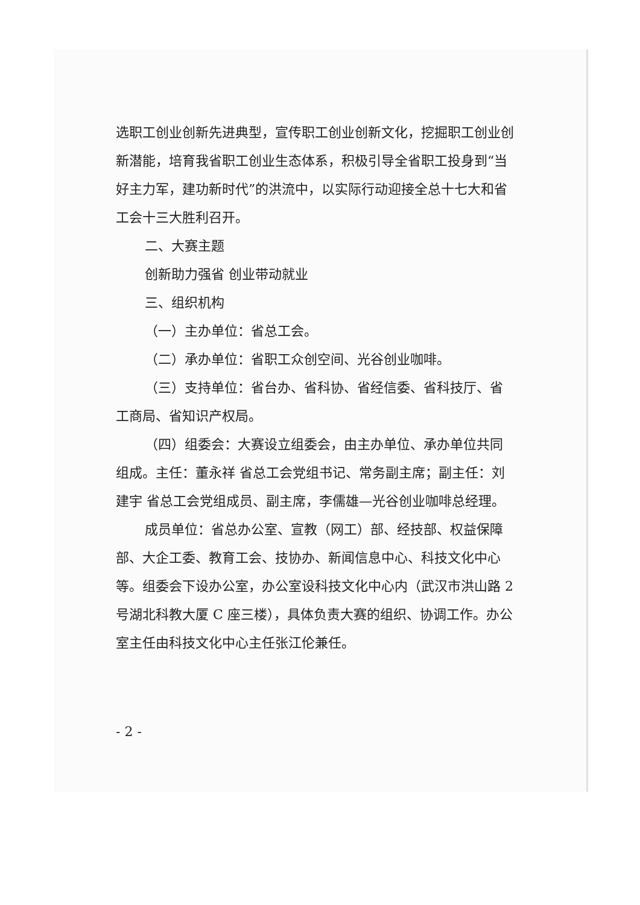选职工创业创新先进典型，宣传职工创业创新文化，挖掘职工创业创新潜能，培育我省职工创业生态体系，积极引导全省职工投身到“当好主力军，建功新时代”的洪流中，以实际行动迎接全总十七大和省工会十三大胜利召开。
二、大赛主题
创新助力强省 创业带动就业
三、组织机构
（一）主办单位：省总工会。
（二）承办单位：省职工众创空间、光谷创业咖啡。
（三）支持单位：省台办、省科协、省经信委、省科技厅、省工商局、省知识产权局。
（四）组委会：大赛设立组委会，由主办单位、承办单位共同组成。主任：董永祥 省总工会党组书记、常务副主席；副主任：刘建宇 省总工会党组成员、副主席，李儒雄—光谷创业咖啡总经理。
成员单位：省总办公室、宣教（网工）部、经技部、权益保障部、大企工委、教育工会、技协办、新闻信息中心、科技文化中心等。组委会下设办公室，办公室设科技文化中心内（武汉市洪山路 2 号湖北科教大厦 C 座三楼），具体负责大赛的组织、协调工作。办公室主任由科技文化中心主任张江伦兼任。
- 2 -